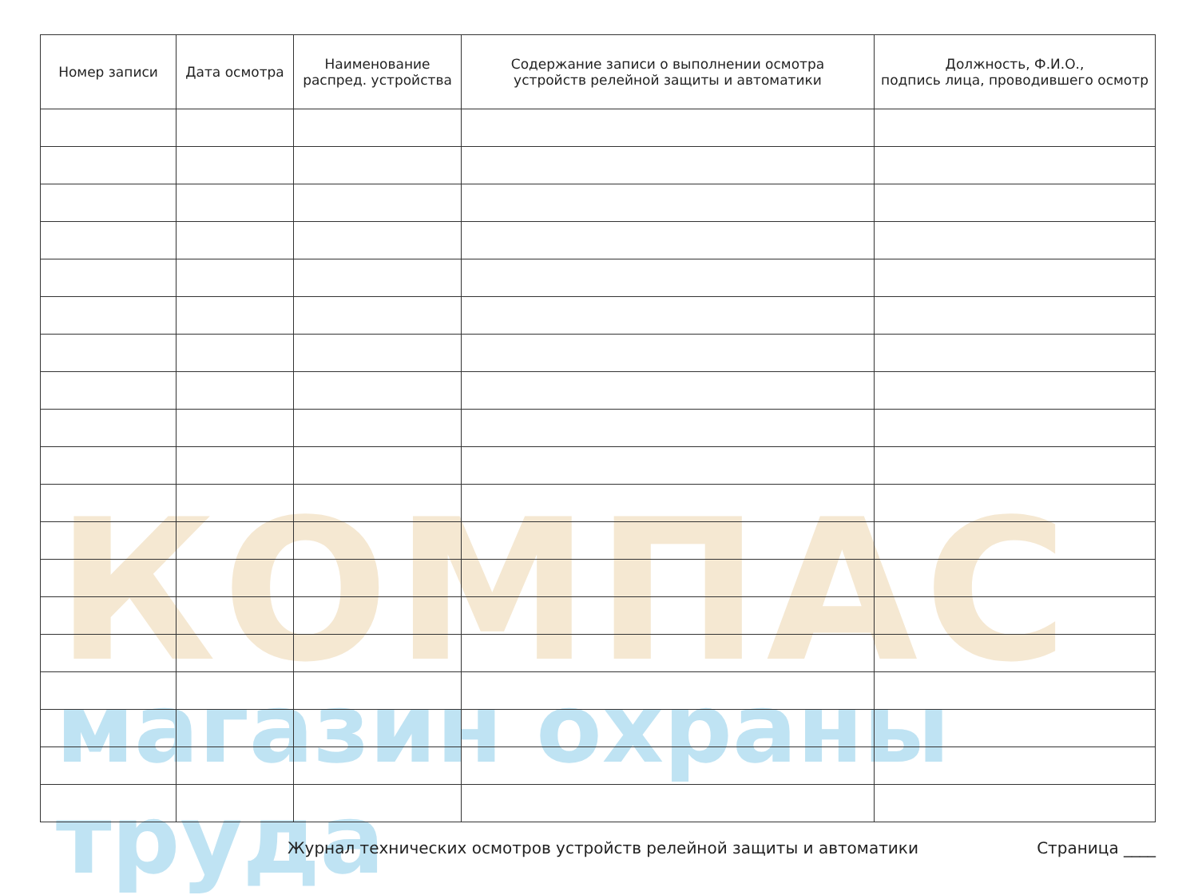КОМПАС
магазин охраны труда
| Номер записи | Дата осмотра | Наименование распред. устройства | Содержание записи о выполнении осмотра устройств релейной защиты и автоматики | Должность, Ф.И.О., подпись лица, проводившего осмотр |
| --- | --- | --- | --- | --- |
Журнал технических осмотров устройств релейной защиты и автоматики Страница ____